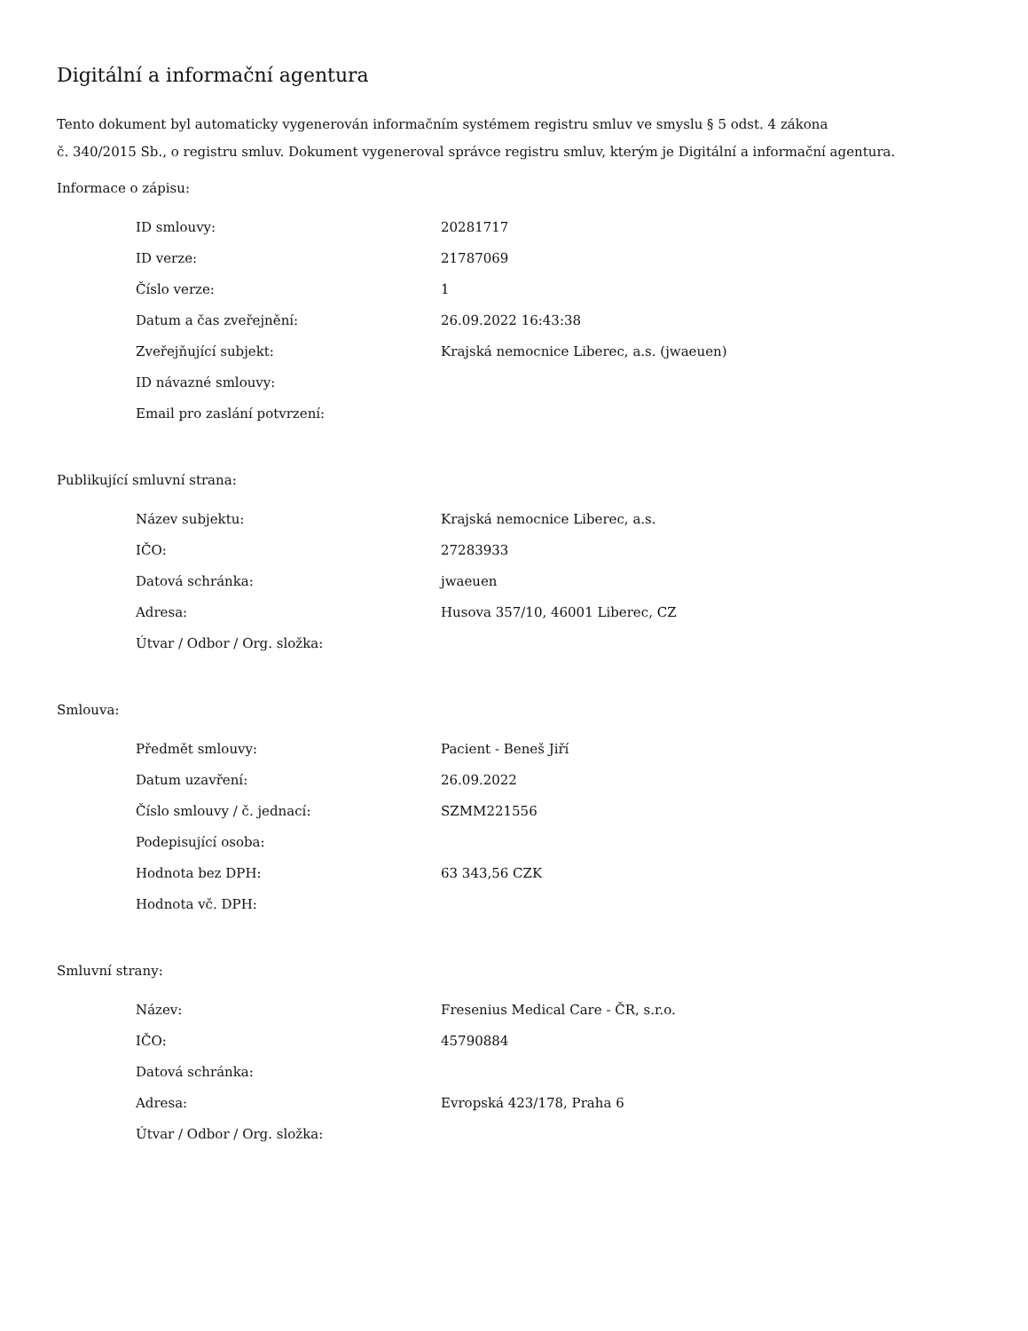Digitální a informační agentura
Tento dokument byl automaticky vygenerován informačním systémem registru smluv ve smyslu § 5 odst. 4 zákona
č. 340/2015 Sb., o registru smluv. Dokument vygeneroval správce registru smluv, kterým je Digitální a informační agentura.
Informace o zápisu:
| ID smlouvy: | 20281717 |
| ID verze: | 21787069 |
| Číslo verze: | 1 |
| Datum a čas zveřejnění: | 26.09.2022 16:43:38 |
| Zveřejňující subjekt: | Krajská nemocnice Liberec, a.s. (jwaeuen) |
| ID návazné smlouvy: | |
| Email pro zaslání potvrzení: | |
Publikující smluvní strana:
| Název subjektu: | Krajská nemocnice Liberec, a.s. |
| IČO: | 27283933 |
| Datová schránka: | jwaeuen |
| Adresa: | Husova 357/10, 46001 Liberec, CZ |
| Útvar / Odbor / Org. složka: | |
Smlouva:
| Předmět smlouvy: | Pacient - Beneš Jiří |
| Datum uzavření: | 26.09.2022 |
| Číslo smlouvy / č. jednací: | SZMM221556 |
| Podepisující osoba: | |
| Hodnota bez DPH: | 63 343,56 CZK |
| Hodnota vč. DPH: | |
Smluvní strany:
| Název: | Fresenius Medical Care - ČR, s.r.o. |
| IČO: | 45790884 |
| Datová schránka: | |
| Adresa: | Evropská 423/178, Praha 6 |
| Útvar / Odbor / Org. složka: | |